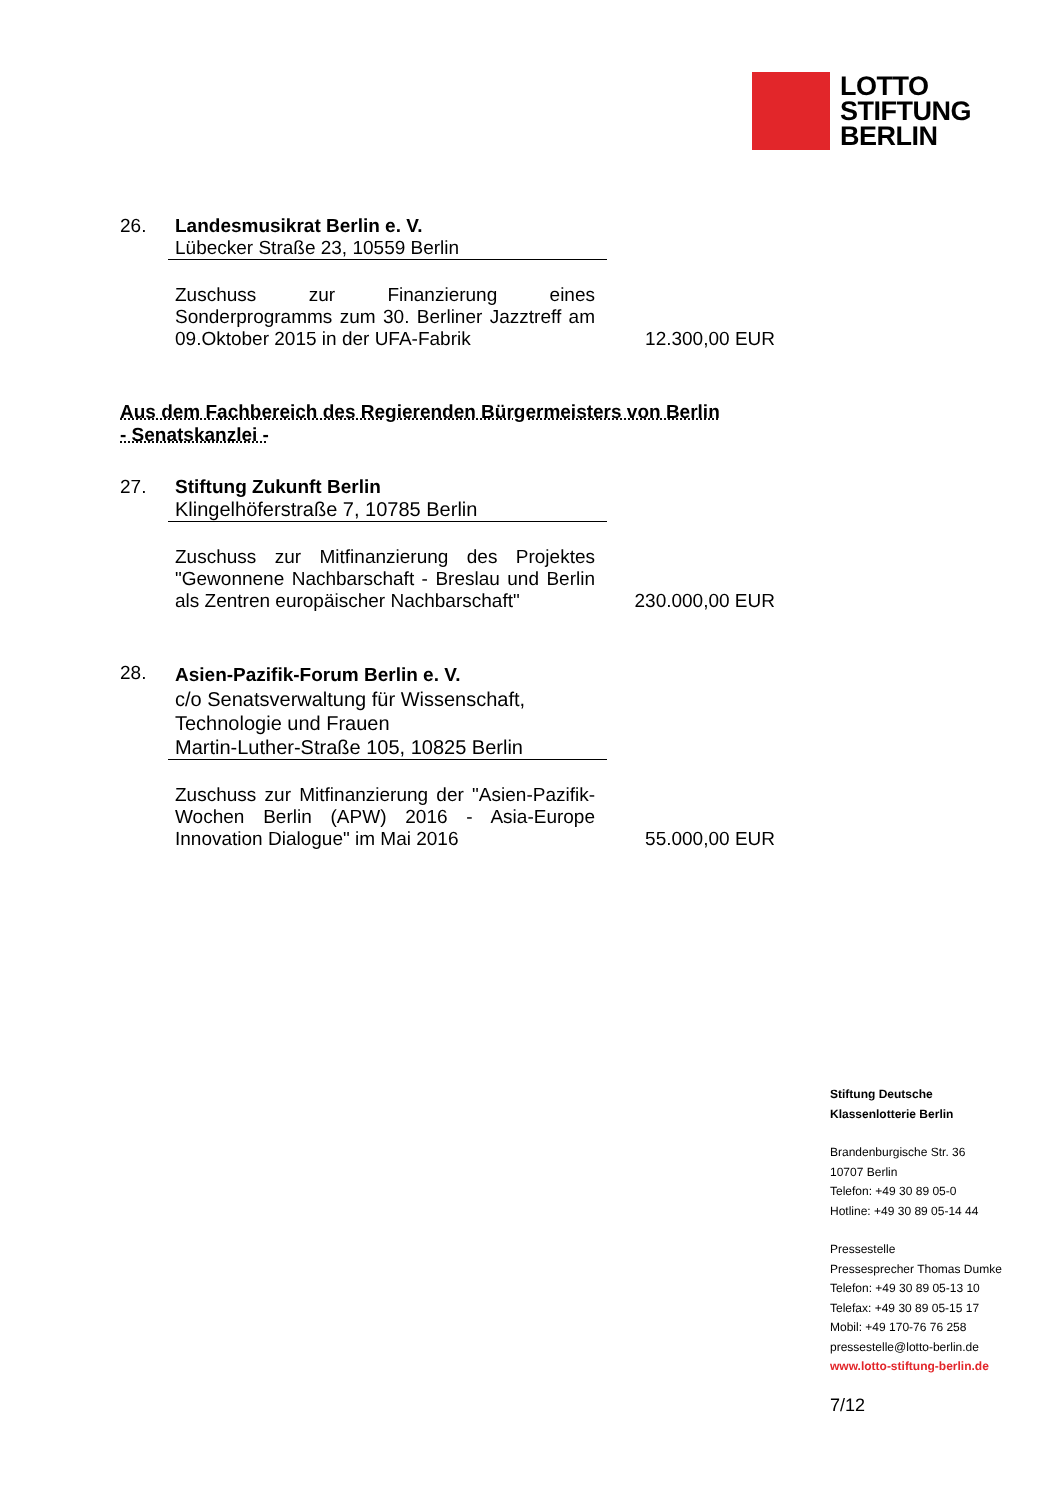LOTTO
STIFTUNG
BERLIN
26. Landesmusikrat Berlin e. V.
Lübecker Straße 23, 10559 Berlin
Zuschuss zur Finanzierung eines Sonderprogramms zum 30. Berliner Jazztreff am 09.Oktober 2015 in der UFA-Fabrik
12.300,00 EUR
Aus dem Fachbereich des Regierenden Bürgermeisters von Berlin
- Senatskanzlei -
27. Stiftung Zukunft Berlin
Klingelhöferstraße 7, 10785 Berlin
Zuschuss zur Mitfinanzierung des Projektes "Gewonnene Nachbarschaft - Breslau und Berlin als Zentren europäischer Nachbarschaft"
230.000,00 EUR
28.
Asien-Pazifik-Forum Berlin e. V.
c/o Senatsverwaltung für Wissenschaft,
Technologie und Frauen
Martin-Luther-Straße 105, 10825 Berlin
Zuschuss zur Mitfinanzierung der "Asien-Pazifik-Wochen Berlin (APW) 2016 - Asia-Europe Innovation Dialogue" im Mai 2016
55.000,00 EUR
Stiftung Deutsche
Klassenlotterie Berlin
Brandenburgische Str. 36
10707 Berlin
Telefon: +49 30 89 05-0
Hotline: +49 30 89 05-14 44
Pressestelle
Pressesprecher Thomas Dumke
Telefon: +49 30 89 05-13 10
Telefax: +49 30 89 05-15 17
Mobil: +49 170-76 76 258
pressestelle@lotto-berlin.de
www.lotto-stiftung-berlin.de
7/12